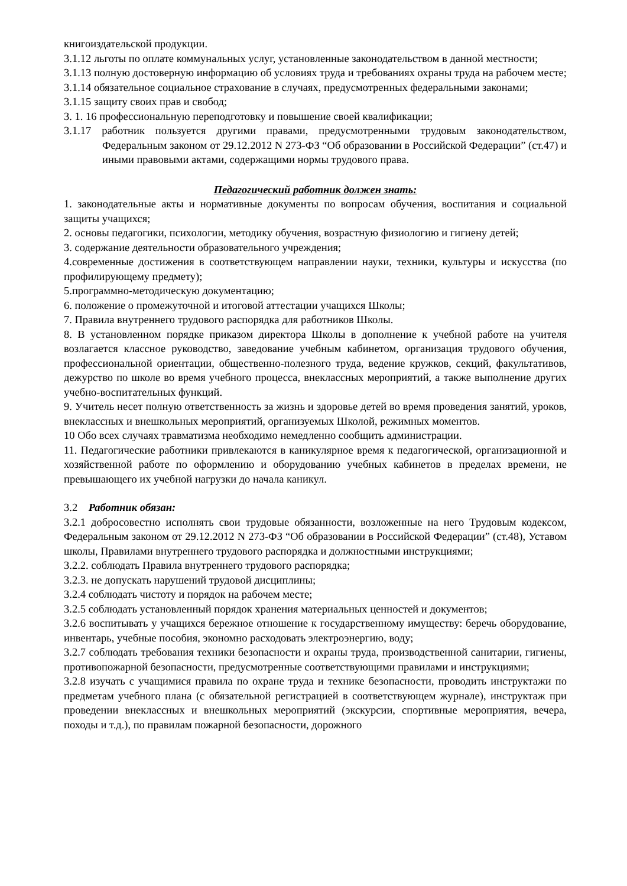книгоиздательской продукции.
3.1.12 льготы по оплате коммунальных услуг, установленные законодательством в данной местности;
3.1.13 полную достоверную информацию об условиях труда и требованиях охраны труда на рабочем месте;
3.1.14 обязательное социальное страхование в случаях, предусмотренных федеральными законами;
3.1.15 защиту своих прав и свобод;
3. 1. 16 профессиональную переподготовку и повышение своей квалификации;
3.1.17 работник пользуется другими правами, предусмотренными трудовым законодательством, Федеральным законом от 29.12.2012 N 273-ФЗ “Об образовании в Российской Федерации” (ст.47) и иными правовыми актами, содержащими нормы трудового права.
Педагогический работник должен знать:
1. законодательные акты и нормативные документы по вопросам обучения, воспитания и социальной защиты учащихся;
2. основы педагогики, психологии, методику обучения, возрастную физиологию и гигиену детей;
3. содержание деятельности образовательного учреждения;
4.современные достижения в соответствующем направлении науки, техники, культуры и искусства (по профилирующему предмету);
5.программно-методическую документацию;
6. положение о промежуточной и итоговой аттестации учащихся Школы;
7. Правила внутреннего трудового распорядка для работников Школы.
8. В установленном порядке приказом директора Школы в дополнение к учебной работе на учителя возлагается классное руководство, заведование учебным кабинетом, организация трудового обучения, профессиональной ориентации, общественно-полезного труда, ведение кружков, секций, факультативов, дежурство по школе во время учебного процесса, внеклассных мероприятий, а также выполнение других учебно-воспитательных функций.
9. Учитель несет полную ответственность за жизнь и здоровье детей во время проведения занятий, уроков, внеклассных и внешкольных мероприятий, организуемых Школой, режимных моментов.
10 Обо всех случаях травматизма необходимо немедленно сообщить администрации.
11. Педагогические работники привлекаются в каникулярное время к педагогической, организационной и хозяйственной работе по оформлению и оборудованию учебных кабинетов в пределах времени, не превышающего их учебной нагрузки до начала каникул.
3.2 Работник обязан:
3.2.1 добросовестно исполнять свои трудовые обязанности, возложенные на него Трудовым кодексом, Федеральным законом от 29.12.2012 N 273-ФЗ “Об образовании в Российской Федерации” (ст.48), Уставом школы, Правилами внутреннего трудового распорядка и должностными инструкциями;
3.2.2. соблюдать Правила внутреннего трудового распорядка;
3.2.3. не допускать нарушений трудовой дисциплины;
3.2.4 соблюдать чистоту и порядок на рабочем месте;
3.2.5 соблюдать установленный порядок хранения материальных ценностей и документов;
3.2.6 воспитывать у учащихся бережное отношение к государственному имуществу: беречь оборудование, инвентарь, учебные пособия, экономно расходовать электроэнергию, воду;
3.2.7 соблюдать требования техники безопасности и охраны труда, производственной санитарии, гигиены, противопожарной безопасности, предусмотренные соответствующими правилами и инструкциями;
3.2.8 изучать с учащимися правила по охране труда и технике безопасности, проводить инструктажи по предметам учебного плана (с обязательной регистрацией в соответствующем журнале), инструктаж при проведении внеклассных и внешкольных мероприятий (экскурсии, спортивные мероприятия, вечера, походы и т.д.), по правилам пожарной безопасности, дорожного